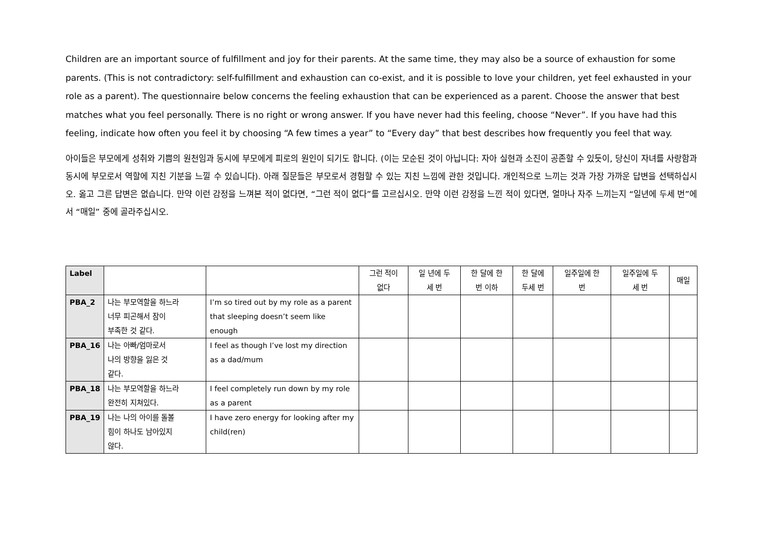Children are an important source of fulfillment and joy for their parents. At the same time, they may also be a source of exhaustion for some parents. (This is not contradictory: self-fulfillment and exhaustion can co-exist, and it is possible to love your children, yet feel exhausted in your role as a parent). The questionnaire below concerns the feeling exhaustion that can be experienced as a parent. Choose the answer that best matches what you feel personally. There is no right or wrong answer. If you have never had this feeling, choose “Never”. If you have had this feeling, indicate how often you feel it by choosing “A few times a year” to “Every day” that best describes how frequently you feel that way.
아이들은 부모에게 성취와 기쁨의 원천임과 동시에 부모에게 피로의 원인이 되기도 합니다. (이는 모순된 것이 아닙니다: 자아 실현과 소진이 공존할 수 있듯이, 당신이 자녀를 사랑함과 동시에 부모로서 역할에 지친 기분을 느낄 수 있습니다). 아래 질문들은 부모로서 경험할 수 있는 지친 느낌에 관한 것입니다. 개인적으로 느끼는 것과 가장 가까운 답변을 선택하십시오. 옳고 그른 답변은 없습니다. 만약 이런 감정을 느껴본 적이 없다면, “그런 적이 없다”를 고르십시오. 만약 이런 감정을 느낀 적이 있다면, 얼마나 자주 느끼는지 “일년에 두세 번”에서 “매일” 중에 골라주십시오.
| Label | | | 그런 적이 없다 | 일 년에 두 세 번 | 한 달에 한 번 이하 | 한 달에 두세 번 | 일주일에 한 번 | 일주일에 두 세 번 | 매일 |
| --- | --- | --- | --- | --- | --- | --- | --- | --- | --- |
| PBA_2 | 나는 부모역할을 하느라 너무 피곤해서 잠이 부족한 것 같다. | I’m so tired out by my role as a parent that sleeping doesn’t seem like enough | | | | | | | |
| PBA_16 | 나는 아빠/엄마로서 나의 방향을 잃은 것 같다. | I feel as though I’ve lost my direction as a dad/mum | | | | | | | |
| PBA_18 | 나는 부모역할을 하느라 완전히 지쳐있다. | I feel completely run down by my role as a parent | | | | | | | |
| PBA_19 | 나는 나의 아이를 돌볼 힘이 하나도 남아있지 않다. | I have zero energy for looking after my child(ren) | | | | | | | |